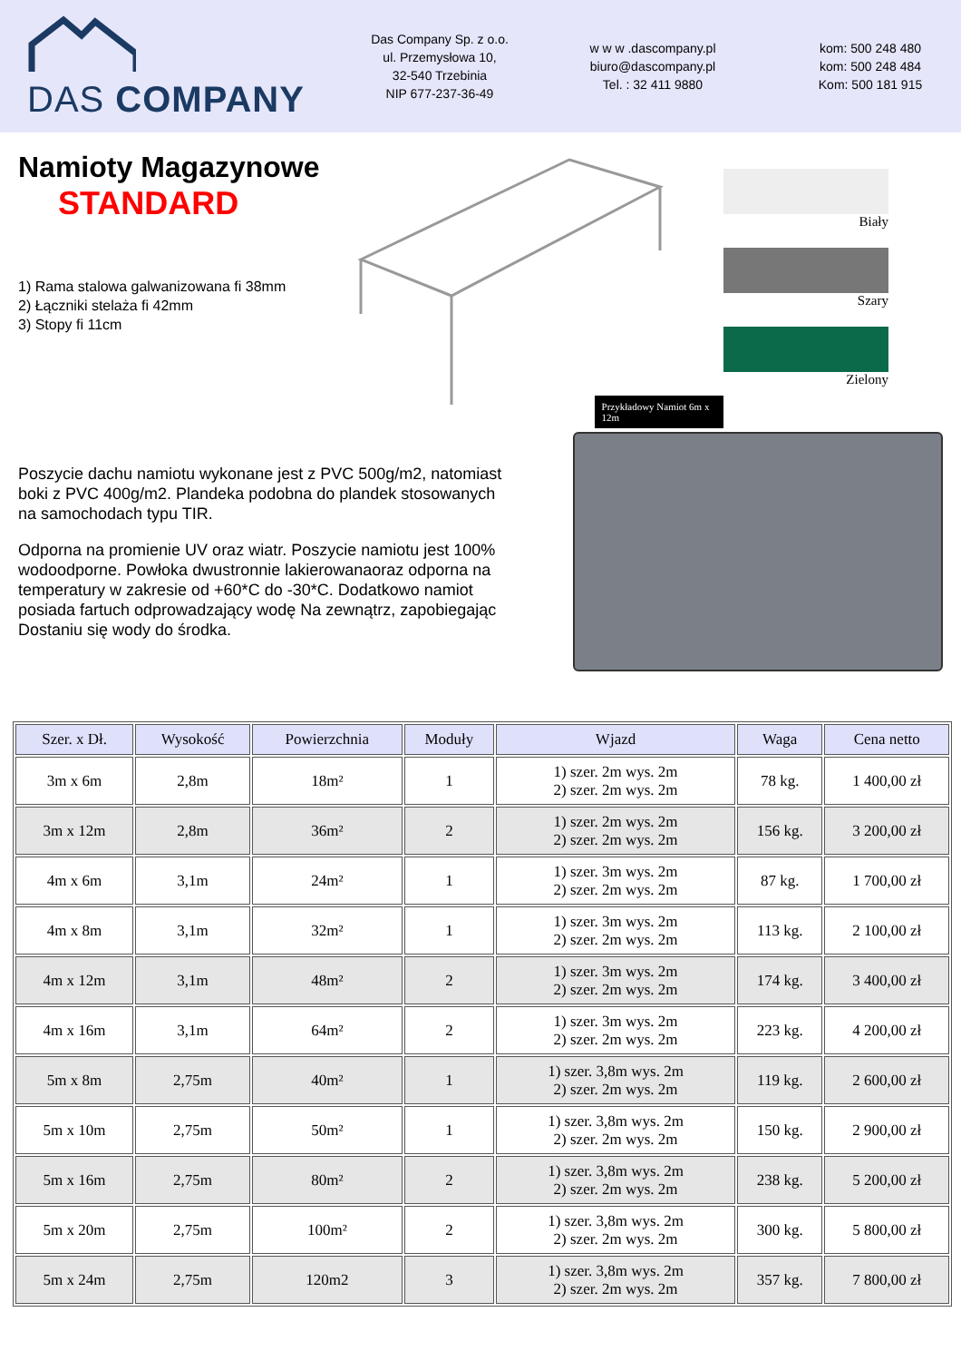DAS COMPANY
Das Company Sp. z o.o.
ul. Przemysłowa 10,
32-540 Trzebinia
NIP 677-237-36-49
w w w .dascompany.pl
biuro@dascompany.pl
Tel. : 32 411 9880
kom: 500 248 480
kom: 500 248 484
Kom: 500 181 915
Namioty Magazynowe
STANDARD
1) Rama stalowa galwanizowana fi 38mm
2) Łączniki stelaża fi 42mm
3) Stopy fi 11cm
Przykładowy Namiot 6m x 12m
Biały
Szary
Zielony
Poszycie dachu namiotu wykonane jest z PVC 500g/m2, natomiast boki z PVC 400g/m2. Plandeka podobna do plandek stosowanych na samochodach typu TIR.
Odporna na promienie UV oraz wiatr. Poszycie namiotu jest 100% wodoodporne. Powłoka dwustronnie lakierowanaoraz odporna na temperatury w zakresie od +60*C do -30*C. Dodatkowo namiot posiada fartuch odprowadzający wodę Na zewnątrz, zapobiegając Dostaniu się wody do środka.
| Szer. x Dł. | Wysokość | Powierzchnia | Moduły | Wjazd | Waga | Cena netto |
| --- | --- | --- | --- | --- | --- | --- |
| 3m x 6m | 2,8m | 18m² | 1 | 1) szer. 2m wys. 2m 2) szer. 2m wys. 2m | 78 kg. | 1 400,00 zł |
| 3m x 12m | 2,8m | 36m² | 2 | 1) szer. 2m wys. 2m 2) szer. 2m wys. 2m | 156 kg. | 3 200,00 zł |
| 4m x 6m | 3,1m | 24m² | 1 | 1) szer. 3m wys. 2m 2) szer. 2m wys. 2m | 87 kg. | 1 700,00 zł |
| 4m x 8m | 3,1m | 32m² | 1 | 1) szer. 3m wys. 2m 2) szer. 2m wys. 2m | 113 kg. | 2 100,00 zł |
| 4m x 12m | 3,1m | 48m² | 2 | 1) szer. 3m wys. 2m 2) szer. 2m wys. 2m | 174 kg. | 3 400,00 zł |
| 4m x 16m | 3,1m | 64m² | 2 | 1) szer. 3m wys. 2m 2) szer. 2m wys. 2m | 223 kg. | 4 200,00 zł |
| 5m x 8m | 2,75m | 40m² | 1 | 1) szer. 3,8m wys. 2m 2) szer. 2m wys. 2m | 119 kg. | 2 600,00 zł |
| 5m x 10m | 2,75m | 50m² | 1 | 1) szer. 3,8m wys. 2m 2) szer. 2m wys. 2m | 150 kg. | 2 900,00 zł |
| 5m x 16m | 2,75m | 80m² | 2 | 1) szer. 3,8m wys. 2m 2) szer. 2m wys. 2m | 238 kg. | 5 200,00 zł |
| 5m x 20m | 2,75m | 100m² | 2 | 1) szer. 3,8m wys. 2m 2) szer. 2m wys. 2m | 300 kg. | 5 800,00 zł |
| 5m x 24m | 2,75m | 120m2 | 3 | 1) szer. 3,8m wys. 2m 2) szer. 2m wys. 2m | 357 kg. | 7 800,00 zł |